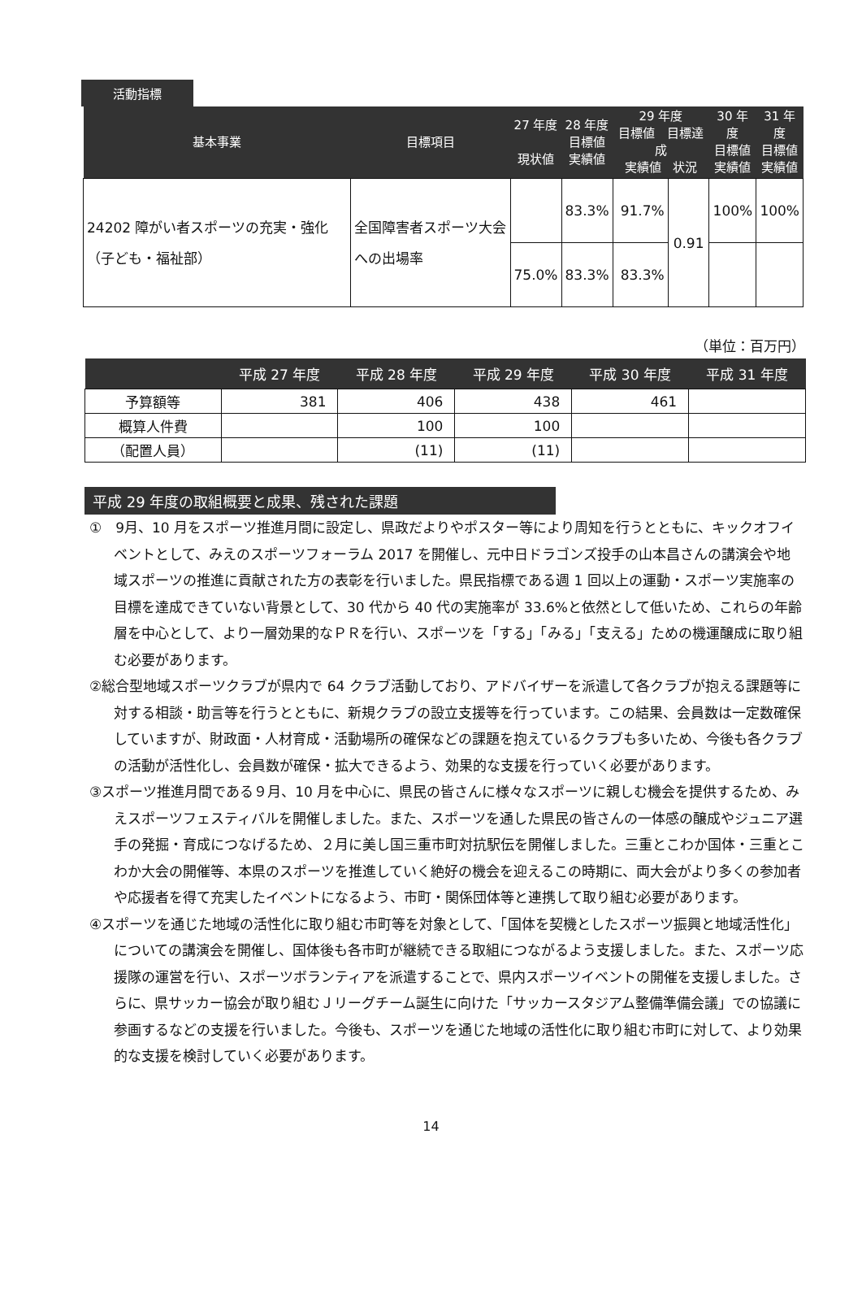活動指標
| 基本事業 | 目標項目 | 27 年度 現状値 | 28 年度 目標値 実績値 | 29 年度 目標値 目標達成 実績値 状況 | | 30 年度 目標値 実績値 | 31 年度 目標値 実績値 |
| --- | --- | --- | --- | --- | --- | --- | --- |
| 24202 障がい者スポーツの充実・強化（子ども・福祉部） | 全国障害者スポーツ大会への出場率 | | 83.3% | 91.7% | 0.91 | 100% | 100% |
| | | 75.0% | 83.3% | 83.3% | | | |
（単位：百万円）
| | 平成 27 年度 | 平成 28 年度 | 平成 29 年度 | 平成 30 年度 | 平成 31 年度 |
| --- | --- | --- | --- | --- | --- |
| 予算額等 | 381 | 406 | 438 | 461 | |
| 概算人件費 | | 100 | 100 | | |
| （配置人員） | | (11) | (11) | | |
平成 29 年度の取組概要と成果、残された課題
①　9月、10 月をスポーツ推進月間に設定し、県政だよりやポスター等により周知を行うとともに、キックオフイベントとして、みえのスポーツフォーラム 2017 を開催し、元中日ドラゴンズ投手の山本昌さんの講演会や地域スポーツの推進に貢献された方の表彰を行いました。県民指標である週 1 回以上の運動・スポーツ実施率の目標を達成できていない背景として、30 代から 40 代の実施率が 33.6%と依然として低いため、これらの年齢層を中心として、より一層効果的なＰＲを行い、スポーツを「する」「みる」「支える」ための機運醸成に取り組む必要があります。
②総合型地域スポーツクラブが県内で 64 クラブ活動しており、アドバイザーを派遣して各クラブが抱える課題等に対する相談・助言等を行うとともに、新規クラブの設立支援等を行っています。この結果、会員数は一定数確保していますが、財政面・人材育成・活動場所の確保などの課題を抱えているクラブも多いため、今後も各クラブの活動が活性化し、会員数が確保・拡大できるよう、効果的な支援を行っていく必要があります。
③スポーツ推進月間である９月、10 月を中心に、県民の皆さんに様々なスポーツに親しむ機会を提供するため、みえスポーツフェスティバルを開催しました。また、スポーツを通した県民の皆さんの一体感の醸成やジュニア選手の発掘・育成につなげるため、２月に美し国三重市町対抗駅伝を開催しました。三重とこわか国体・三重とこわか大会の開催等、本県のスポーツを推進していく絶好の機会を迎えるこの時期に、両大会がより多くの参加者や応援者を得て充実したイベントになるよう、市町・関係団体等と連携して取り組む必要があります。
④スポーツを通じた地域の活性化に取り組む市町等を対象として、「国体を契機としたスポーツ振興と地域活性化」についての講演会を開催し、国体後も各市町が継続できる取組につながるよう支援しました。また、スポーツ応援隊の運営を行い、スポーツボランティアを派遣することで、県内スポーツイベントの開催を支援しました。さらに、県サッカー協会が取り組むＪリーグチーム誕生に向けた「サッカースタジアム整備準備会議」での協議に参画するなどの支援を行いました。今後も、スポーツを通じた地域の活性化に取り組む市町に対して、より効果的な支援を検討していく必要があります。
14